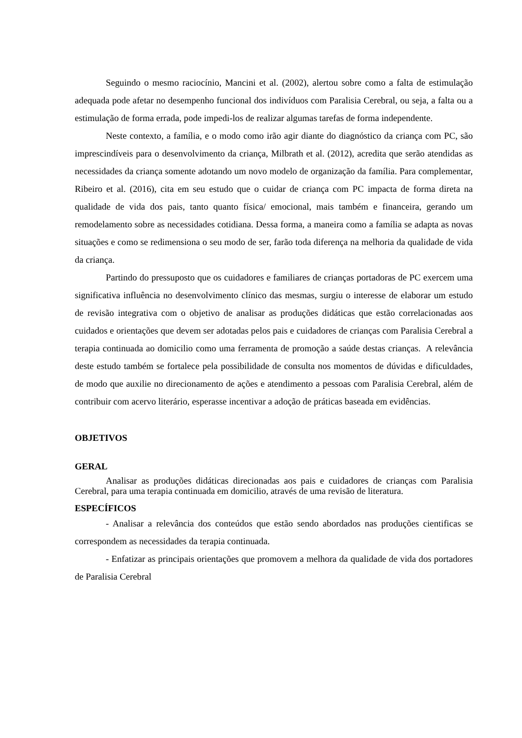Seguindo o mesmo raciocínio, Mancini et al. (2002), alertou sobre como a falta de estimulação adequada pode afetar no desempenho funcional dos indivíduos com Paralisia Cerebral, ou seja, a falta ou a estimulação de forma errada, pode impedi-los de realizar algumas tarefas de forma independente.
Neste contexto, a família, e o modo como irão agir diante do diagnóstico da criança com PC, são imprescindíveis para o desenvolvimento da criança, Milbrath et al. (2012), acredita que serão atendidas as necessidades da criança somente adotando um novo modelo de organização da família. Para complementar, Ribeiro et al. (2016), cita em seu estudo que o cuidar de criança com PC impacta de forma direta na qualidade de vida dos pais, tanto quanto física/ emocional, mais também e financeira, gerando um remodelamento sobre as necessidades cotidiana. Dessa forma, a maneira como a família se adapta as novas situações e como se redimensiona o seu modo de ser, farão toda diferença na melhoria da qualidade de vida da criança.
Partindo do pressuposto que os cuidadores e familiares de crianças portadoras de PC exercem uma significativa influência no desenvolvimento clínico das mesmas, surgiu o interesse de elaborar um estudo de revisão integrativa com o objetivo de analisar as produções didáticas que estão correlacionadas aos cuidados e orientações que devem ser adotadas pelos pais e cuidadores de crianças com Paralisia Cerebral a terapia continuada ao domicilio como uma ferramenta de promoção a saúde destas crianças. A relevância deste estudo também se fortalece pela possibilidade de consulta nos momentos de dúvidas e dificuldades, de modo que auxilie no direcionamento de ações e atendimento a pessoas com Paralisia Cerebral, além de contribuir com acervo literário, esperasse incentivar a adoção de práticas baseada em evidências.
OBJETIVOS
GERAL
Analisar as produções didáticas direcionadas aos pais e cuidadores de crianças com Paralisia Cerebral, para uma terapia continuada em domicilio, através de uma revisão de literatura.
ESPECÍFICOS
- Analisar a relevância dos conteúdos que estão sendo abordados nas produções cientificas se correspondem as necessidades da terapia continuada.
- Enfatizar as principais orientações que promovem a melhora da qualidade de vida dos portadores de Paralisia Cerebral